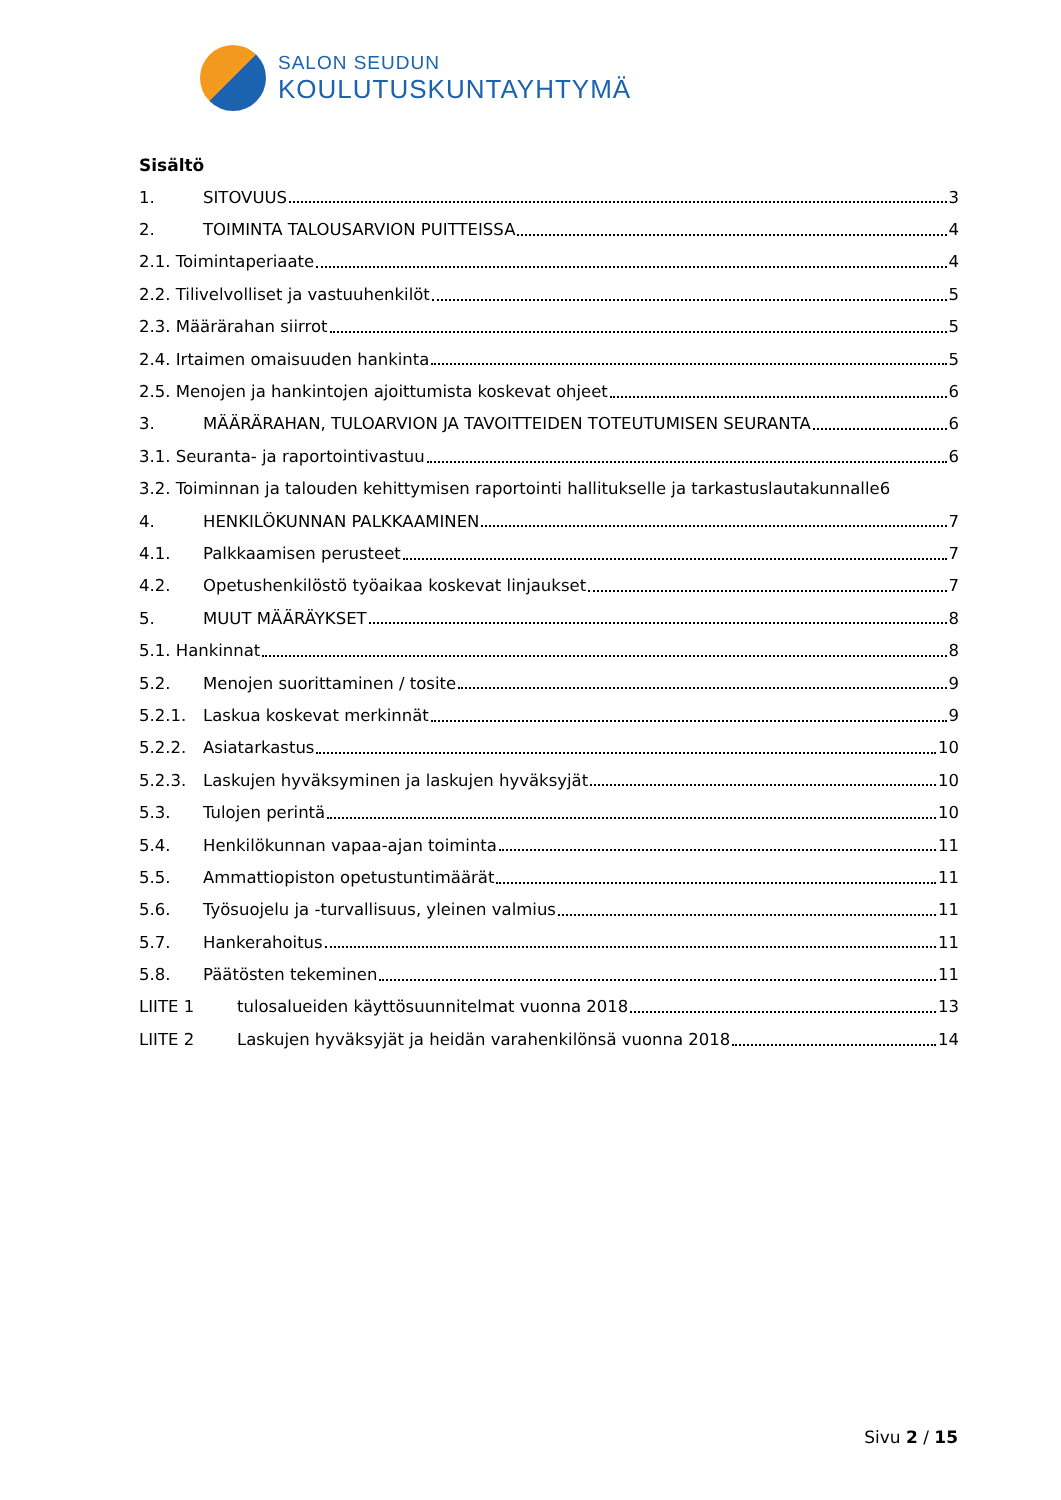SALON SEUDUN
KOULUTUSKUNTAYHTYMÄ
Sisältö
1. SITOVUUS 3
2. TOIMINTA TALOUSARVION PUITTEISSA 4
2.1. Toimintaperiaate 4
2.2. Tilivelvolliset ja vastuuhenkilöt 5
2.3. Määrärahan siirrot 5
2.4. Irtaimen omaisuuden hankinta 5
2.5. Menojen ja hankintojen ajoittumista koskevat ohjeet 6
3. MÄÄRÄRAHAN, TULOARVION JA TAVOITTEIDEN TOTEUTUMISEN SEURANTA 6
3.1. Seuranta- ja raportointivastuu 6
3.2. Toiminnan ja talouden kehittymisen raportointi hallitukselle ja tarkastuslautakunnalle 6
4. HENKILÖKUNNAN PALKKAAMINEN 7
4.1. Palkkaamisen perusteet 7
4.2. Opetushenkilöstö työaikaa koskevat linjaukset 7
5. MUUT MÄÄRÄYKSET 8
5.1. Hankinnat 8
5.2. Menojen suorittaminen / tosite 9
5.2.1. Laskua koskevat merkinnät 9
5.2.2. Asiatarkastus 10
5.2.3. Laskujen hyväksyminen ja laskujen hyväksyjät 10
5.3. Tulojen perintä 10
5.4. Henkilökunnan vapaa-ajan toiminta 11
5.5. Ammattiopiston opetustuntimäärät 11
5.6. Työsuojelu ja -turvallisuus, yleinen valmius 11
5.7. Hankerahoitus 11
5.8. Päätösten tekeminen 11
LIITE 1 tulosalueiden käyttösuunnitelmat vuonna 2018 13
LIITE 2 Laskujen hyväksyjät ja heidän varahenkilönsä vuonna 2018 14
Sivu 2 / 15